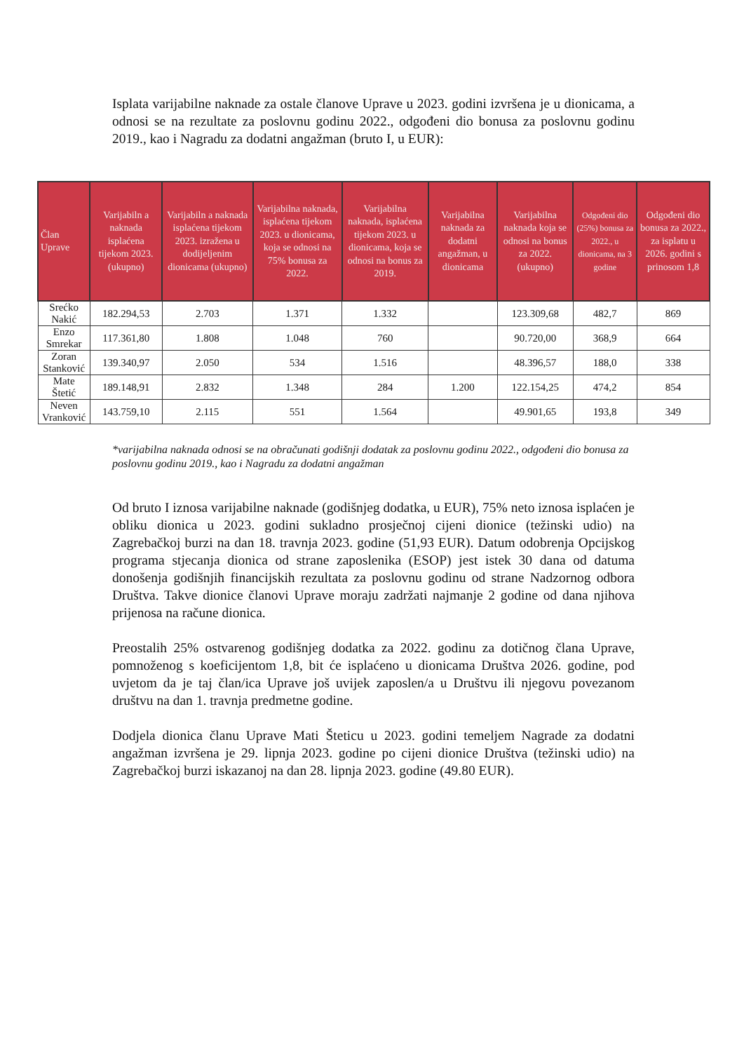Isplata varijabilne naknade za ostale članove Uprave u 2023. godini izvršena je u dionicama, a odnosi se na rezultate za poslovnu godinu 2022., odgođeni dio bonusa za poslovnu godinu 2019., kao i Nagradu za dodatni angažman (bruto I, u EUR):
| Član Uprave | Varijabiln a naknada isplaćena tijekom 2023. (ukupno) | Varijabiln a naknada isplaćena tijekom 2023. izražena u dodijeljenim dionicama (ukupno) | Varijabilna naknada, isplaćena tijekom 2023. u dionicama, koja se odnosi na 75% bonusa za 2022. | Varijabilna naknada, isplaćena tijekom 2023. u dionicama, koja se odnosi na bonus za 2019. | Varijabilna naknada za dodatni angažman, u dionicama | Varijabilna naknada koja se odnosi na bonus za 2022. (ukupno) | Odgođeni dio (25%) bonusa za 2022., u dionicama, na 3 godine | Odgođeni dio bonusa za 2022., za isplatu u 2026. godini s prinosom 1,8 |
| --- | --- | --- | --- | --- | --- | --- | --- | --- |
| Srećko Nakić | 182.294,53 | 2.703 | 1.371 | 1.332 | | 123.309,68 | 482,7 | 869 |
| Enzo Smrekar | 117.361,80 | 1.808 | 1.048 | 760 | | 90.720,00 | 368,9 | 664 |
| Zoran Stanković | 139.340,97 | 2.050 | 534 | 1.516 | | 48.396,57 | 188,0 | 338 |
| Mate Štetić | 189.148,91 | 2.832 | 1.348 | 284 | 1.200 | 122.154,25 | 474,2 | 854 |
| Neven Vranković | 143.759,10 | 2.115 | 551 | 1.564 | | 49.901,65 | 193,8 | 349 |
*varijabilna naknada odnosi se na obračunati godišnji dodatak za poslovnu godinu 2022., odgođeni dio bonusa za poslovnu godinu 2019., kao i Nagradu za dodatni angažman
Od bruto I iznosa varijabilne naknade (godišnjeg dodatka, u EUR), 75% neto iznosa isplaćen je obliku dionica u 2023. godini sukladno prosječnoj cijeni dionice (težinski udio) na Zagrebačkoj burzi na dan 18. travnja 2023. godine (51,93 EUR). Datum odobrenja Opcijskog programa stjecanja dionica od strane zaposlenika (ESOP) jest istek 30 dana od datuma donošenja godišnjih financijskih rezultata za poslovnu godinu od strane Nadzornog odbora Društva. Takve dionice članovi Uprave moraju zadržati najmanje 2 godine od dana njihova prijenosa na račune dionica.
Preostalih 25% ostvarenog godišnjeg dodatka za 2022. godinu za dotičnog člana Uprave, pomnoženog s koeficijentom 1,8, bit će isplaćeno u dionicama Društva 2026. godine, pod uvjetom da je taj član/ica Uprave još uvijek zaposlen/a u Društvu ili njegovu povezanom društvu na dan 1. travnja predmetne godine.
Dodjela dionica članu Uprave Mati Šteticu u 2023. godini temeljem Nagrade za dodatni angažman izvršena je 29. lipnja 2023. godine po cijeni dionice Društva (težinski udio) na Zagrebačkoj burzi iskazanoj na dan 28. lipnja 2023. godine (49.80 EUR).